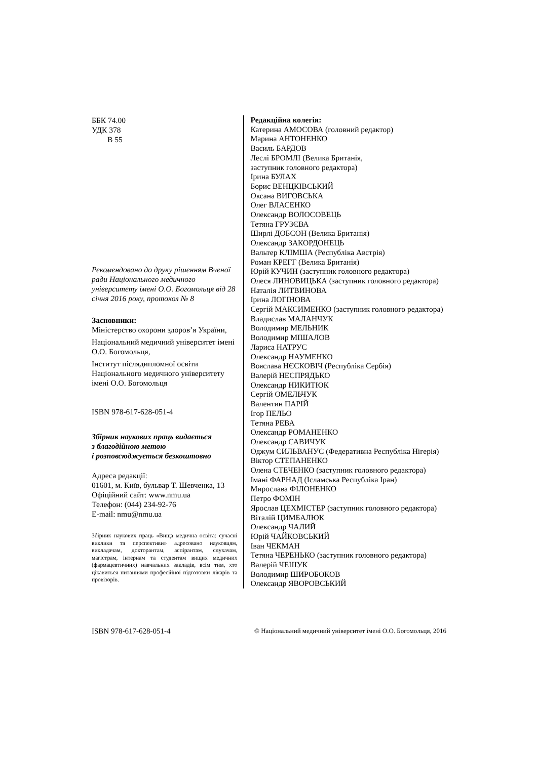ББК 74.00
УДК 378
В 55
Рекомендовано до друку рішенням Вченої ради Національного медичного університету імені О.О. Богомольця від 28 січня 2016 року, протокол № 8
Засновники:
Міністерство охорони здоров’я України,
Національний медичний університет імені О.О. Богомольця,
Інститут післядипломної освіти Національного медичного університету імені О.О. Богомольця
ISBN 978-617-628-051-4
Збірник наукових праць видається
з благодійною метою
і розповсюджується безкоштовно
Адреса редакції:
01601, м. Київ, бульвар Т. Шевченка, 13
Офіційний сайт: www.nmu.ua
Телефон: (044) 234-92-76
E-mail: nmu@nmu.ua
Збірник наукових праць «Вища медична освіта: сучасні виклики та перспективи» адресовано науковцям, викладачам, докторантам, аспірантам, слухачам, магістрам, інтернам та студентам вищих медичних (фармацевтичних) навчальних закладів, всім тим, хто цікавиться питаннями професійної підготовки лікарів та провізорів.
Редакційна колегія:
Катерина АМОСОВА (головний редактор)
Марина АНТОНЕНКО
Василь БАРДОВ
Леслі БРОМЛІ (Велика Британія,
заступник головного редактора)
Ірина БУЛАХ
Борис ВЕНЦКІВСЬКИЙ
Оксана ВИГОВСЬКА
Олег ВЛАСЕНКО
Олександр ВОЛОСОВЕЦЬ
Тетяна ГРУЗЄВА
Ширлі ДОБСОН (Велика Британія)
Олександр ЗАКОРДОНЕЦЬ
Вальтер КЛІМША (Республіка Австрія)
Роман КРЕГГ (Велика Британія)
Юрій КУЧИН (заступник головного редактора)
Олеся ЛИНОВИЦЬКА (заступник головного редактора)
Наталія ЛИТВИНОВА
Ірина ЛОГІНОВА
Сергій МАКСИМЕНКО (заступник головного редактора)
Владислав МАЛАНЧУК
Володимир МЕЛЬНИК
Володимир МІШАЛОВ
Лариса НАТРУС
Олександр НАУМЕНКО
Вояслава НЄСКОВІЧ (Республіка Сербія)
Валерій НЕСПРЯДЬКО
Олександр НИКИТЮК
Сергій ОМЕЛЬЧУК
Валентин ПАРІЙ
Ігор ПЕЛЬО
Тетяна РЕВА
Олександр РОМАНЕНКО
Олександр САВИЧУК
Оджум СИЛЬВАНУС (Федеративна Республіка Нігерія)
Віктор СТЕПАНЕНКО
Олена СТЕЧЕНКО (заступник головного редактора)
Імані ФАРНАД (Ісламська Республіка Іран)
Мирослава ФІЛОНЕНКО
Петро ФОМІН
Ярослав ЦЕХМІСТЕР (заступник головного редактора)
Віталій ЦИМБАЛЮК
Олександр ЧАЛИЙ
Юрій ЧАЙКОВСЬКИЙ
Іван ЧЕКМАН
Тетяна ЧЕРЕНЬКО (заступник головного редактора)
Валерій ЧЕШУК
Володимир ШИРОБОКОВ
Олександр ЯВОРОВСЬКИЙ
ISBN 978-617-628-051-4 © Національний медичний університет імені О.О. Богомольця, 2016